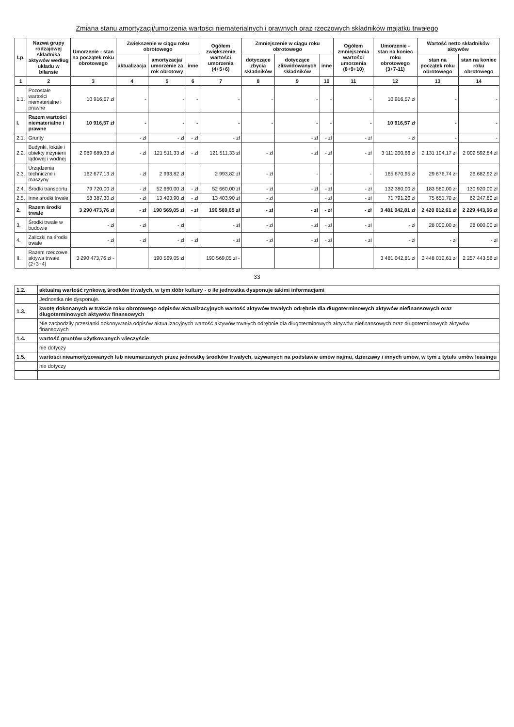Zmiana stanu amortyzacji/umorzenia wartości niematerialnych i prawnych oraz rzeczowych składników majątku trwałego
| Lp. | Nazwa grupy rodzajowej składnika aktywów według układu w bilansie | Umorzenie - stan na początek roku obrotowego | Zwiększenie w ciągu roku obrotowego | | | Ogółem zwiększenie wartości umorzenia (4+5+6) | Zmniejszenie w ciągu roku obrotowego | | | Ogółem zmniejszenia wartości umorzenia (8+9+10) | Umorzenie - stan na koniec roku obrotowego (3+7-11) | Wartość netto składników aktywów | |
| --- | --- | --- | --- | --- | --- | --- | --- | --- | --- | --- | --- | --- | --- |
| | | | aktualizacja | amortyzacja/ umorzenie za rok obrotowy | inne | | dotyczące zbycia składników | dotyczące zlikwidowanych składników | inne | | | stan na początek roku obrotowego | stan na koniec roku obrotowego |
| 1 | 2 | 3 | 4 | 5 | 6 | 7 | 8 | 9 | 10 | 11 | 12 | 13 | 14 |
| 1.1. | Pozostałe wartości niematerialne i prawne | 10 916,57 zł | - | - | - | - | - | - | - | - | 10 916,57 zł | - | - |
| I. | Razem wartości niematerialne i prawne | 10 916,57 zł | - | - | - | - | - | - | - | - | 10 916,57 zł | - | - |
| 2.1. | Grunty | | - zł | - zł | - zł | - zł | | - zł | - zł | - zł | - zł | - | - |
| 2.2. | Budynki, lokale i obiekty inżynierii lądowej i wodnej | 2 989 689,33 zł | - zł | 121 511,33 zł | - zł | 121 511,33 zł | - zł | - zł | - zł | - zł | 3 111 200,66 zł | 2 131 104,17 zł | 2 009 592,84 zł |
| 2.3. | Urządzenia techniczne i maszyny | 162 677,13 zł | - zł | 2 993,82 zł | | 2 993,82 zł | - zł | - | - | - | 165 670,95 zł | 29 676,74 zł | 26 682,92 zł |
| 2.4. | Środki transportu | 79 720,00 zł | - zł | 52 660,00 zł | - zł | 52 660,00 zł | - zł | - zł | - zł | - zł | 132 380,00 zł | 183 580,00 zł | 130 920,00 zł |
| 2.5. | Inne środki trwałe | 58 387,30 zł | - zł | 13 403,90 zł | - zł | 13 403,90 zł | - zł | | - zł | - zł | 71 791,20 zł | 75 651,70 zł | 62 247,80 zł |
| 2. | Razem środki trwałe | 3 290 473,76 zł | - zł | 190 569,05 zł | - zł | 190 569,05 zł | - zł | - zł | - zł | - zł | 3 481 042,81 zł | 2 420 012,61 zł | 2 229 443,56 zł |
| 3. | Środki trwałe w budowie | - zł | - zł | - zł | | - zł | - zł | - zł | - zł | - zł | - zł | 28 000,00 zł | 28 000,00 zł |
| 4. | Zaliczki na środki trwałe | - zł | - zł | - zł | - zł | - zł | - zł | - zł | - zł | - zł | - zł | - zł | - zł |
| II. | Razem rzeczowe aktywa trwałe (2+3+4) | 3 290 473,76 zł - | | 190 569,05 zł | | 190 569,05 zł - | | | | | 3 481 042,81 zł | 2 448 012,61 zł | 2 257 443,56 zł |
33
| 1.2. | aktualną wartość rynkową środków trwałych, w tym dóbr kultury - o ile jednostka dysponuje takimi informacjami |
| | Jednostka nie dysponuje. |
| 1.3. | kwotę dokonanych w trakcie roku obrotowego odpisów aktualizacyjnych wartość aktywów trwałych odrębnie dla długoterminowych aktywów niefinansowych oraz długoterminowych aktywów finansowych |
| | Nie zachodziły przesłanki dokonywania odpisów aktualizacyjnych wartość aktywów trwałych odrębnie dla długoterminowych aktywów niefinansowych oraz długoterminowych aktywów finansowych |
| 1.4. | wartość gruntów użytkowanych wieczyście |
| | nie dotyczy |
| 1.5. | wartości nieamortyzowanych lub nieumarzanych przez jednostkę środków trwałych, używanych na podstawie umów najmu, dzierżawy i innych umów, w tym z tytułu umów leasingu |
| | nie dotyczy |